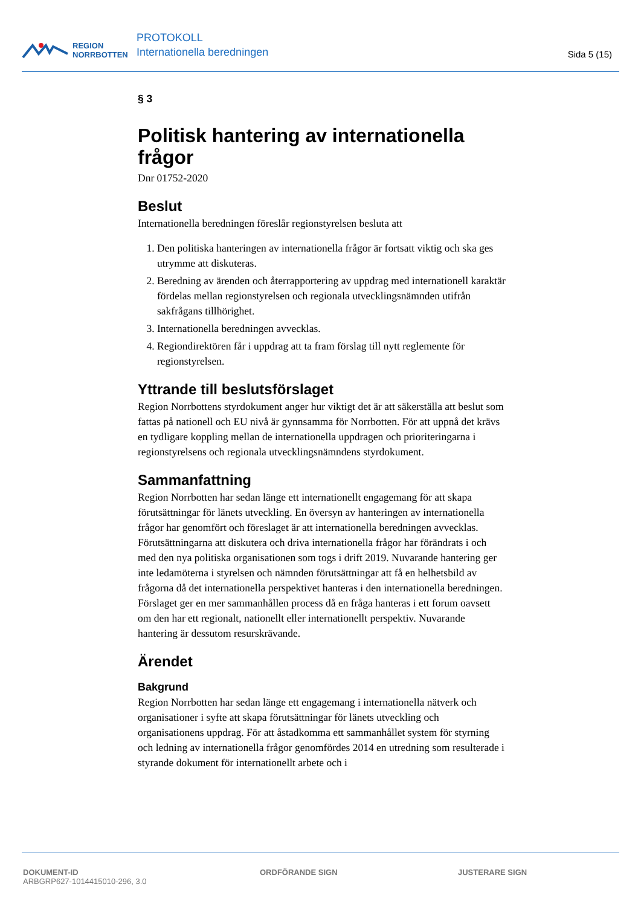REGION
NORRBOTTEN
PROTOKOLL
Internationella beredningen
Sida 5 (15)
§ 3
Politisk hantering av internationella frågor
Dnr 01752-2020
Beslut
Internationella beredningen föreslår regionstyrelsen besluta att
1. Den politiska hanteringen av internationella frågor är fortsatt viktig och ska ges utrymme att diskuteras.
2. Beredning av ärenden och återrapportering av uppdrag med internationell karaktär fördelas mellan regionstyrelsen och regionala utvecklingsnämnden utifrån sakfrågans tillhörighet.
3. Internationella beredningen avvecklas.
4. Regiondirektören får i uppdrag att ta fram förslag till nytt reglemente för regionstyrelsen.
Yttrande till beslutsförslaget
Region Norrbottens styrdokument anger hur viktigt det är att säkerställa att beslut som fattas på nationell och EU nivå är gynnsamma för Norrbotten. För att uppnå det krävs en tydligare koppling mellan de internationella uppdragen och prioriteringarna i regionstyrelsens och regionala utvecklingsnämndens styrdokument.
Sammanfattning
Region Norrbotten har sedan länge ett internationellt engagemang för att skapa förutsättningar för länets utveckling. En översyn av hanteringen av internationella frågor har genomfört och föreslaget är att internationella beredningen avvecklas. Förutsättningarna att diskutera och driva internationella frågor har förändrats i och med den nya politiska organisationen som togs i drift 2019. Nuvarande hantering ger inte ledamöterna i styrelsen och nämnden förutsättningar att få en helhetsbild av frågorna då det internationella perspektivet hanteras i den internationella beredningen. Förslaget ger en mer sammanhållen process då en fråga hanteras i ett forum oavsett om den har ett regionalt, nationellt eller internationellt perspektiv. Nuvarande hantering är dessutom resurskrävande.
Ärendet
Bakgrund
Region Norrbotten har sedan länge ett engagemang i internationella nätverk och organisationer i syfte att skapa förutsättningar för länets utveckling och organisationens uppdrag. För att åstadkomma ett sammanhållet system för styrning och ledning av internationella frågor genomfördes 2014 en utredning som resulterade i styrande dokument för internationellt arbete och i
DOKUMENT-ID
ARBGRP627-1014415010-296, 3.0
ORDFÖRANDE SIGN JUSTERARE SIGN